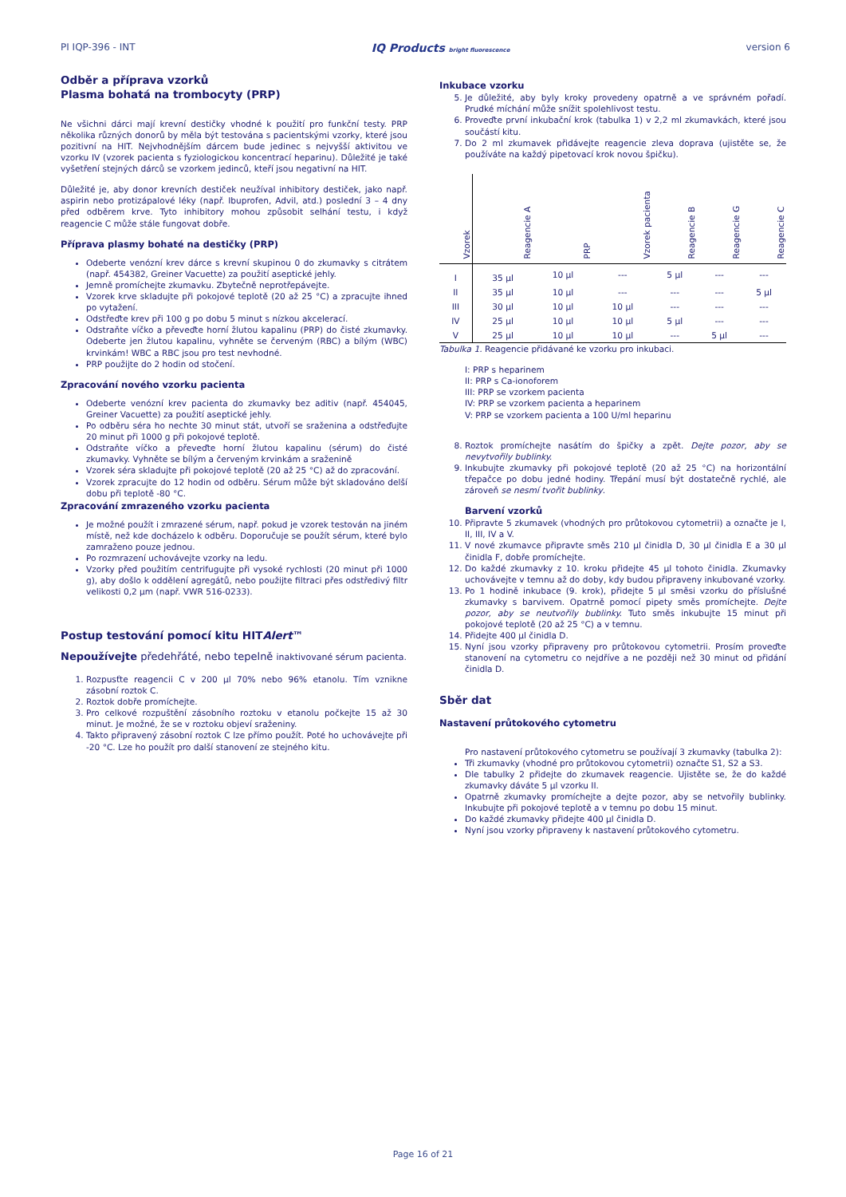PI IQP-396 - INT IQ Products bright fluorescence version 6
Odběr a příprava vzorků
Plasma bohatá na trombocyty (PRP)
Ne všichni dárci mají krevní destičky vhodné k použití pro funkční testy. PRP několika různých donorů by měla být testována s pacientskými vzorky, které jsou pozitivní na HIT. Nejvhodnějším dárcem bude jedinec s nejvyšší aktivitou ve vzorku IV (vzorek pacienta s fyziologickou koncentrací heparinu). Důležité je také vyšetření stejných dárců se vzorkem jedinců, kteří jsou negativní na HIT.
Důležité je, aby donor krevních destiček neužíval inhibitory destiček, jako např. aspirin nebo protizápalové léky (např. Ibuprofen, Advil, atd.) poslední 3 – 4 dny před odběrem krve. Tyto inhibitory mohou způsobit selhání testu, i když reagencie C může stále fungovat dobře.
Příprava plasmy bohaté na destičky (PRP)
Odeberte venózní krev dárce s krevní skupinou 0 do zkumavky s citrátem (např. 454382, Greiner Vacuette) za použití aseptické jehly.
Jemně promíchejte zkumavku. Zbytečně neprotřepávejte.
Vzorek krve skladujte při pokojové teplotě (20 až 25 °C) a zpracujte ihned po vytažení.
Odstřeďte krev při 100 g po dobu 5 minut s nízkou akcelerací.
Odstraňte víčko a převeďte horní žlutou kapalinu (PRP) do čisté zkumavky. Odeberte jen žlutou kapalinu, vyhněte se červeným (RBC) a bílým (WBC) krvinkám! WBC a RBC jsou pro test nevhodné.
PRP použijte do 2 hodin od stočení.
Zpracování nového vzorku pacienta
Odeberte venózní krev pacienta do zkumavky bez aditiv (např. 454045, Greiner Vacuette) za použití aseptické jehly.
Po odběru séra ho nechte 30 minut stát, utvoří se sraženina a odstřeďujte 20 minut při 1000 g při pokojové teplotě.
Odstraňte víčko a převeďte horní žlutou kapalinu (sérum) do čisté zkumavky. Vyhněte se bílým a červeným krvinkám a sraženině
Vzorek séra skladujte při pokojové teplotě (20 až 25 °C) až do zpracování.
Vzorek zpracujte do 12 hodin od odběru. Sérum může být skladováno delší dobu při teplotě -80 °C.
Zpracování zmrazeného vzorku pacienta
Je možné použít i zmrazené sérum, např. pokud je vzorek testován na jiném místě, než kde docházelo k odběru. Doporučuje se použít sérum, které bylo zamraženo pouze jednou.
Po rozmrazení uchovávejte vzorky na ledu.
Vzorky před použitím centrifugujte při vysoké rychlosti (20 minut při 1000 g), aby došlo k oddělení agregátů, nebo použijte filtraci přes odstředivý filtr velikosti 0,2 µm (např. VWR 516-0233).
Postup testování pomocí kitu HITAlert™
Nepoužívejte předehřáté, nebo tepelně inaktivované sérum pacienta.
1. Rozpusťte reagencii C v 200 µl 70% nebo 96% etanolu. Tím vznikne zásobní roztok C.
2. Roztok dobře promíchejte.
3. Pro celkové rozpuštění zásobního roztoku v etanolu počkejte 15 až 30 minut. Je možné, že se v roztoku objeví sraženiny.
4. Takto připravený zásobní roztok C lze přímo použít. Poté ho uchovávejte při -20 °C. Lze ho použít pro další stanovení ze stejného kitu.
Inkubace vzorku
5. Je důležité, aby byly kroky provedeny opatrně a ve správném pořadí. Prudké míchání může snížit spolehlivost testu.
6. Proveďte první inkubační krok (tabulka 1) v 2,2 ml zkumavkách, které jsou součástí kitu.
7. Do 2 ml zkumavek přidávejte reagencie zleva doprava (ujistěte se, že používáte na každý pipetovací krok novou špičku).
| Vzorek | Reagencie A | PRP | Vzorek pacienta | Reagencie B | Reagencie G | Reagencie C |
| --- | --- | --- | --- | --- | --- | --- |
| I | 35 µl | 10 µl | --- | 5 µl | --- | --- |
| II | 35 µl | 10 µl | --- | --- | --- | 5 µl |
| III | 30 µl | 10 µl | 10 µl | --- | --- | --- |
| IV | 25 µl | 10 µl | 10 µl | 5 µl | --- | --- |
| V | 25 µl | 10 µl | 10 µl | --- | 5 µl | --- |
Tabulka 1. Reagencie přidávané ke vzorku pro inkubaci.
I: PRP s heparinem
II: PRP s Ca-ionoforem
III: PRP se vzorkem pacienta
IV: PRP se vzorkem pacienta a heparinem
V: PRP se vzorkem pacienta a 100 U/ml heparinu
8. Roztok promíchejte nasátím do špičky a zpět. Dejte pozor, aby se nevytvořily bublinky.
9. Inkubujte zkumavky při pokojové teplotě (20 až 25 °C) na horizontální třepačce po dobu jedné hodiny. Třepání musí být dostatečně rychlé, ale zároveň se nesmí tvořit bublinky.
Barvení vzorků
10. Připravte 5 zkumavek (vhodných pro průtokovou cytometrii) a označte je I, II, III, IV a V.
11. V nové zkumavce připravte směs 210 µl činidla D, 30 µl činidla E a 30 µl činidla F, dobře promíchejte.
12. Do každé zkumavky z 10. kroku přidejte 45 µl tohoto činidla. Zkumavky uchovávejte v temnu až do doby, kdy budou připraveny inkubované vzorky.
13. Po 1 hodině inkubace (9. krok), přidejte 5 µl směsi vzorku do příslušné zkumavky s barvivem. Opatrně pomocí pipety směs promíchejte. Dejte pozor, aby se neutvořily bublinky. Tuto směs inkubujte 15 minut při pokojové teplotě (20 až 25 °C) a v temnu.
14. Přidejte 400 µl činidla D.
15. Nyní jsou vzorky připraveny pro průtokovou cytometrii. Prosím proveďte stanovení na cytometru co nejdříve a ne později než 30 minut od přidání činidla D.
Sběr dat
Nastavení průtokového cytometru
Pro nastavení průtokového cytometru se používají 3 zkumavky (tabulka 2):
Tři zkumavky (vhodné pro průtokovou cytometrii) označte S1, S2 a S3.
Dle tabulky 2 přidejte do zkumavek reagencie. Ujistěte se, že do každé zkumavky dáváte 5 µl vzorku II.
Opatrně zkumavky promíchejte a dejte pozor, aby se netvořily bublinky. Inkubujte při pokojové teplotě a v temnu po dobu 15 minut.
Do každé zkumavky přidejte 400 µl činidla D.
Nyní jsou vzorky připraveny k nastavení průtokového cytometru.
Page 16 of 21